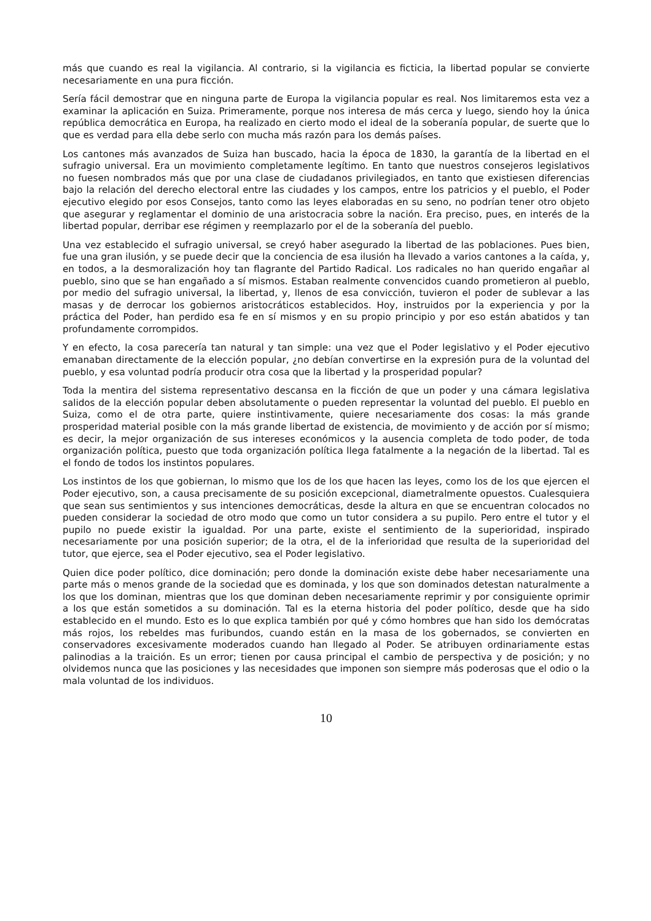más que cuando es real la vigilancia. Al contrario, si la vigilancia es ficticia, la libertad popular se convierte necesariamente en una pura ficción.
Sería fácil demostrar que en ninguna parte de Europa la vigilancia popular es real. Nos limitaremos esta vez a examinar la aplicación en Suiza. Primeramente, porque nos interesa de más cerca y luego, siendo hoy la única república democrática en Europa, ha realizado en cierto modo el ideal de la soberanía popular, de suerte que lo que es verdad para ella debe serlo con mucha más razón para los demás países.
Los cantones más avanzados de Suiza han buscado, hacia la época de 1830, la garantía de la libertad en el sufragio universal. Era un movimiento completamente legítimo. En tanto que nuestros consejeros legislativos no fuesen nombrados más que por una clase de ciudadanos privilegiados, en tanto que existiesen diferencias bajo la relación del derecho electoral entre las ciudades y los campos, entre los patricios y el pueblo, el Poder ejecutivo elegido por esos Consejos, tanto como las leyes elaboradas en su seno, no podrían tener otro objeto que asegurar y reglamentar el dominio de una aristocracia sobre la nación. Era preciso, pues, en interés de la libertad popular, derribar ese régimen y reemplazarlo por el de la soberanía del pueblo.
Una vez establecido el sufragio universal, se creyó haber asegurado la libertad de las poblaciones. Pues bien, fue una gran ilusión, y se puede decir que la conciencia de esa ilusión ha llevado a varios cantones a la caída, y, en todos, a la desmoralización hoy tan flagrante del Partido Radical. Los radicales no han querido engañar al pueblo, sino que se han engañado a sí mismos. Estaban realmente convencidos cuando prometieron al pueblo, por medio del sufragio universal, la libertad, y, llenos de esa convicción, tuvieron el poder de sublevar a las masas y de derrocar los gobiernos aristocráticos establecidos. Hoy, instruidos por la experiencia y por la práctica del Poder, han perdido esa fe en sí mismos y en su propio principio y por eso están abatidos y tan profundamente corrompidos.
Y en efecto, la cosa parecería tan natural y tan simple: una vez que el Poder legislativo y el Poder ejecutivo emanaban directamente de la elección popular, ¿no debían convertirse en la expresión pura de la voluntad del pueblo, y esa voluntad podría producir otra cosa que la libertad y la prosperidad popular?
Toda la mentira del sistema representativo descansa en la ficción de que un poder y una cámara legislativa salidos de la elección popular deben absolutamente o pueden representar la voluntad del pueblo. El pueblo en Suiza, como el de otra parte, quiere instintivamente, quiere necesariamente dos cosas: la más grande prosperidad material posible con la más grande libertad de existencia, de movimiento y de acción por sí mismo; es decir, la mejor organización de sus intereses económicos y la ausencia completa de todo poder, de toda organización política, puesto que toda organización política llega fatalmente a la negación de la libertad. Tal es el fondo de todos los instintos populares.
Los instintos de los que gobiernan, lo mismo que los de los que hacen las leyes, como los de los que ejercen el Poder ejecutivo, son, a causa precisamente de su posición excepcional, diametralmente opuestos. Cualesquiera que sean sus sentimientos y sus intenciones democráticas, desde la altura en que se encuentran colocados no pueden considerar la sociedad de otro modo que como un tutor considera a su pupilo. Pero entre el tutor y el pupilo no puede existir la igualdad. Por una parte, existe el sentimiento de la superioridad, inspirado necesariamente por una posición superior; de la otra, el de la inferioridad que resulta de la superioridad del tutor, que ejerce, sea el Poder ejecutivo, sea el Poder legislativo.
Quien dice poder político, dice dominación; pero donde la dominación existe debe haber necesariamente una parte más o menos grande de la sociedad que es dominada, y los que son dominados detestan naturalmente a los que los dominan, mientras que los que dominan deben necesariamente reprimir y por consiguiente oprimir a los que están sometidos a su dominación. Tal es la eterna historia del poder político, desde que ha sido establecido en el mundo. Esto es lo que explica también por qué y cómo hombres que han sido los demócratas más rojos, los rebeldes mas furibundos, cuando están en la masa de los gobernados, se convierten en conservadores excesivamente moderados cuando han llegado al Poder. Se atribuyen ordinariamente estas palinodias a la traición. Es un error; tienen por causa principal el cambio de perspectiva y de posición; y no olvidemos nunca que las posiciones y las necesidades que imponen son siempre más poderosas que el odio o la mala voluntad de los individuos.
10